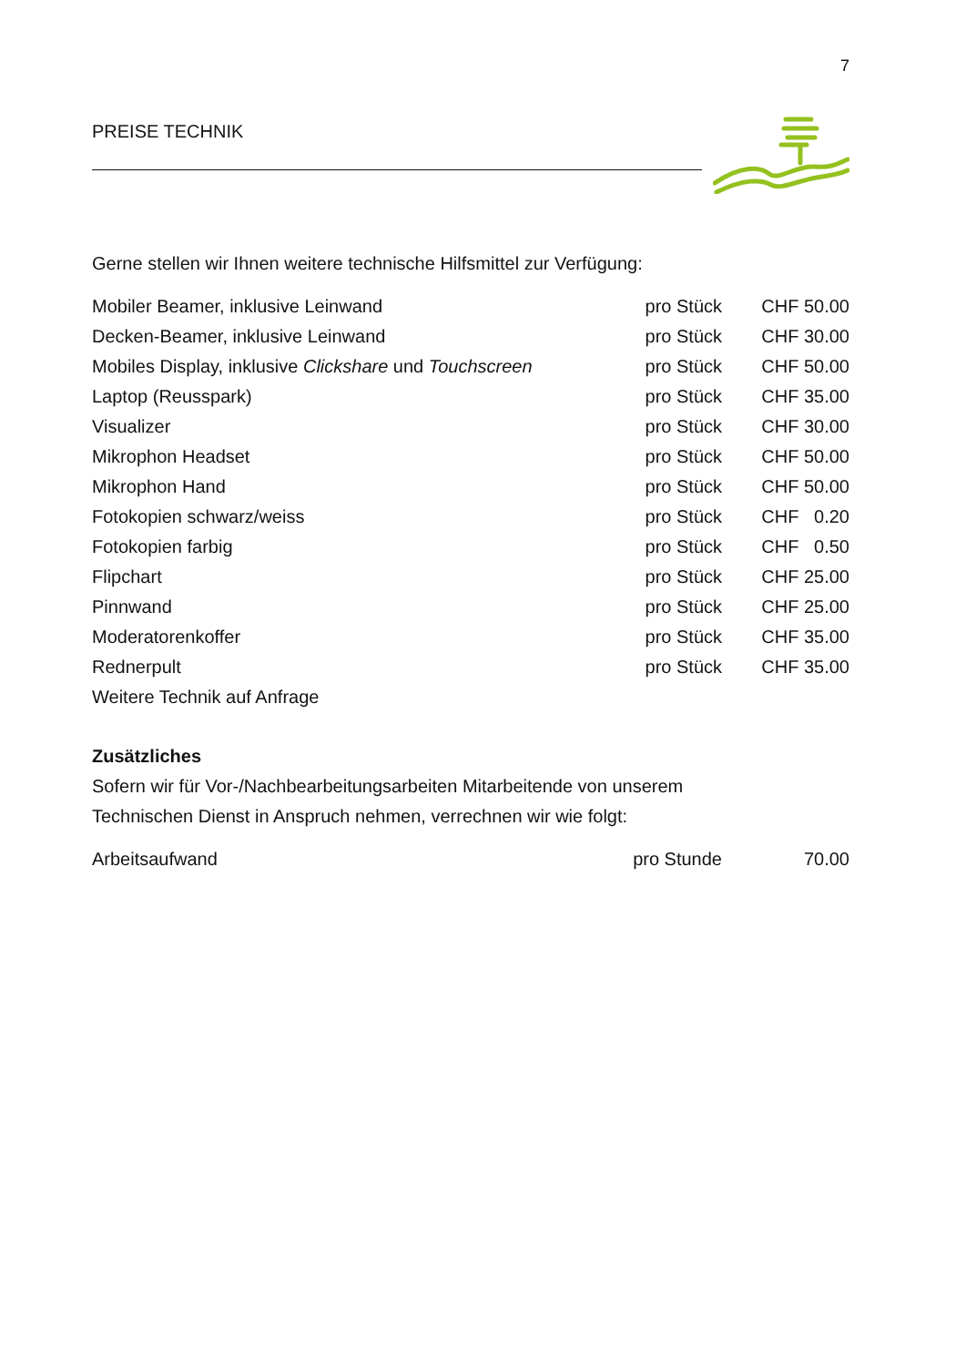7
PREISE TECHNIK
Gerne stellen wir Ihnen weitere technische Hilfsmittel zur Verfügung:
| Mobiler Beamer, inklusive Leinwand | pro Stück | CHF 50.00 |
| Decken-Beamer, inklusive Leinwand | pro Stück | CHF 30.00 |
| Mobiles Display, inklusive Clickshare und Touchscreen | pro Stück | CHF 50.00 |
| Laptop (Reusspark) | pro Stück | CHF 35.00 |
| Visualizer | pro Stück | CHF 30.00 |
| Mikrophon Headset | pro Stück | CHF 50.00 |
| Mikrophon Hand | pro Stück | CHF 50.00 |
| Fotokopien schwarz/weiss | pro Stück | CHF 0.20 |
| Fotokopien farbig | pro Stück | CHF 0.50 |
| Flipchart | pro Stück | CHF 25.00 |
| Pinnwand | pro Stück | CHF 25.00 |
| Moderatorenkoffer | pro Stück | CHF 35.00 |
| Rednerpult | pro Stück | CHF 35.00 |
| Weitere Technik auf Anfrage | | |
Zusätzliches
Sofern wir für Vor-/Nachbearbeitungsarbeiten Mitarbeitende von unserem
Technischen Dienst in Anspruch nehmen, verrechnen wir wie folgt:
| Arbeitsaufwand | pro Stunde | 70.00 |